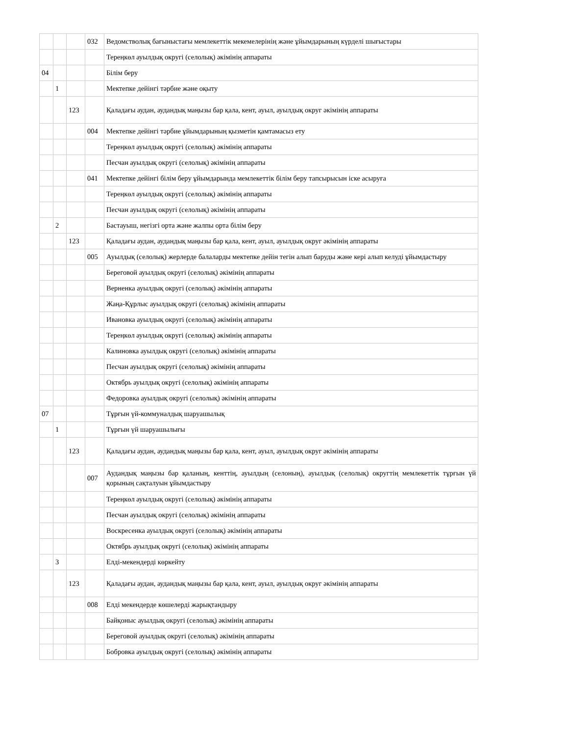| | | | 032 | Ведомстволық бағыныстағы мемлекеттік мекемелерінің және ұйымдарының күрделі шығыстары |
| | | | | Тереңкөл ауылдық округі (селолық) әкімінің аппараты |
| 04 | | | | Білім беру |
| | 1 | | | Мектепке дейінгі тәрбие және оқыту |
| | | 123 | | Қаладағы аудан, аудандық маңызы бар қала, кент, ауыл, ауылдық округ әкімінің аппараты |
| | | | 004 | Мектепке дейінгі тәрбие ұйымдарының қызметін қамтамасыз ету |
| | | | | Тереңкөл ауылдық округі (селолық) әкімінің аппараты |
| | | | | Песчан ауылдық округі (селолық) әкімінің аппараты |
| | | | 041 | Мектепке дейінгі білім беру ұйымдарында мемлекеттік білім беру тапсырысын іске асыруға |
| | | | | Тереңкөл ауылдық округі (селолық) әкімінің аппараты |
| | | | | Песчан ауылдық округі (селолық) әкімінің аппараты |
| | 2 | | | Бастауыш, негізгі орта және жалпы орта білім беру |
| | | 123 | | Қаладағы аудан, аудандық маңызы бар қала, кент, ауыл, ауылдық округ әкімінің аппараты |
| | | | 005 | Ауылдық (селолық) жерлерде балаларды мектепке дейін тегін алып баруды және кері алып келуді ұйымдастыру |
| | | | | Береговой ауылдық округі (селолық) әкімінің аппараты |
| | | | | Верненка ауылдық округі (селолық) әкімінің аппараты |
| | | | | Жаңа-Құрлыс ауылдық округі (селолық) әкімінің аппараты |
| | | | | Ивановка ауылдық округі (селолық) әкімінің аппараты |
| | | | | Тереңкөл ауылдық округі (селолық) әкімінің аппараты |
| | | | | Калиновка ауылдық округі (селолық) әкімінің аппараты |
| | | | | Песчан ауылдық округі (селолық) әкімінің аппараты |
| | | | | Октябрь ауылдық округі (селолық) әкімінің аппараты |
| | | | | Федоровка ауылдық округі (селолық) әкімінің аппараты |
| 07 | | | | Тұрғын үй-коммуналдық шаруашылық |
| | 1 | | | Тұрғын үй шаруашылығы |
| | | 123 | | Қаладағы аудан, аудандық маңызы бар қала, кент, ауыл, ауылдық округ әкімінің аппараты |
| | | | 007 | Аудандық маңызы бар қаланың, кенттің, ауылдың (селоның), ауылдық (селолық) округтің мемлекеттік тұрғын үй қорының сақталуын ұйымдастыру |
| | | | | Тереңкөл ауылдық округі (селолық) әкімінің аппараты |
| | | | | Песчан ауылдық округі (селолық) әкімінің аппараты |
| | | | | Воскресенка ауылдық округі (селолық) әкімінің аппараты |
| | | | | Октябрь ауылдық округі (селолық) әкімінің аппараты |
| | 3 | | | Елді-мекендерді көркейту |
| | | 123 | | Қаладағы аудан, аудандық маңызы бар қала, кент, ауыл, ауылдық округ әкімінің аппараты |
| | | | 008 | Елді мекендерде көшелерді жарықтандыру |
| | | | | Байқоныс ауылдық округі (селолық) әкімінің аппараты |
| | | | | Береговой ауылдық округі (селолық) әкімінің аппараты |
| | | | | Бобровка ауылдық округі (селолық) әкімінің аппараты |